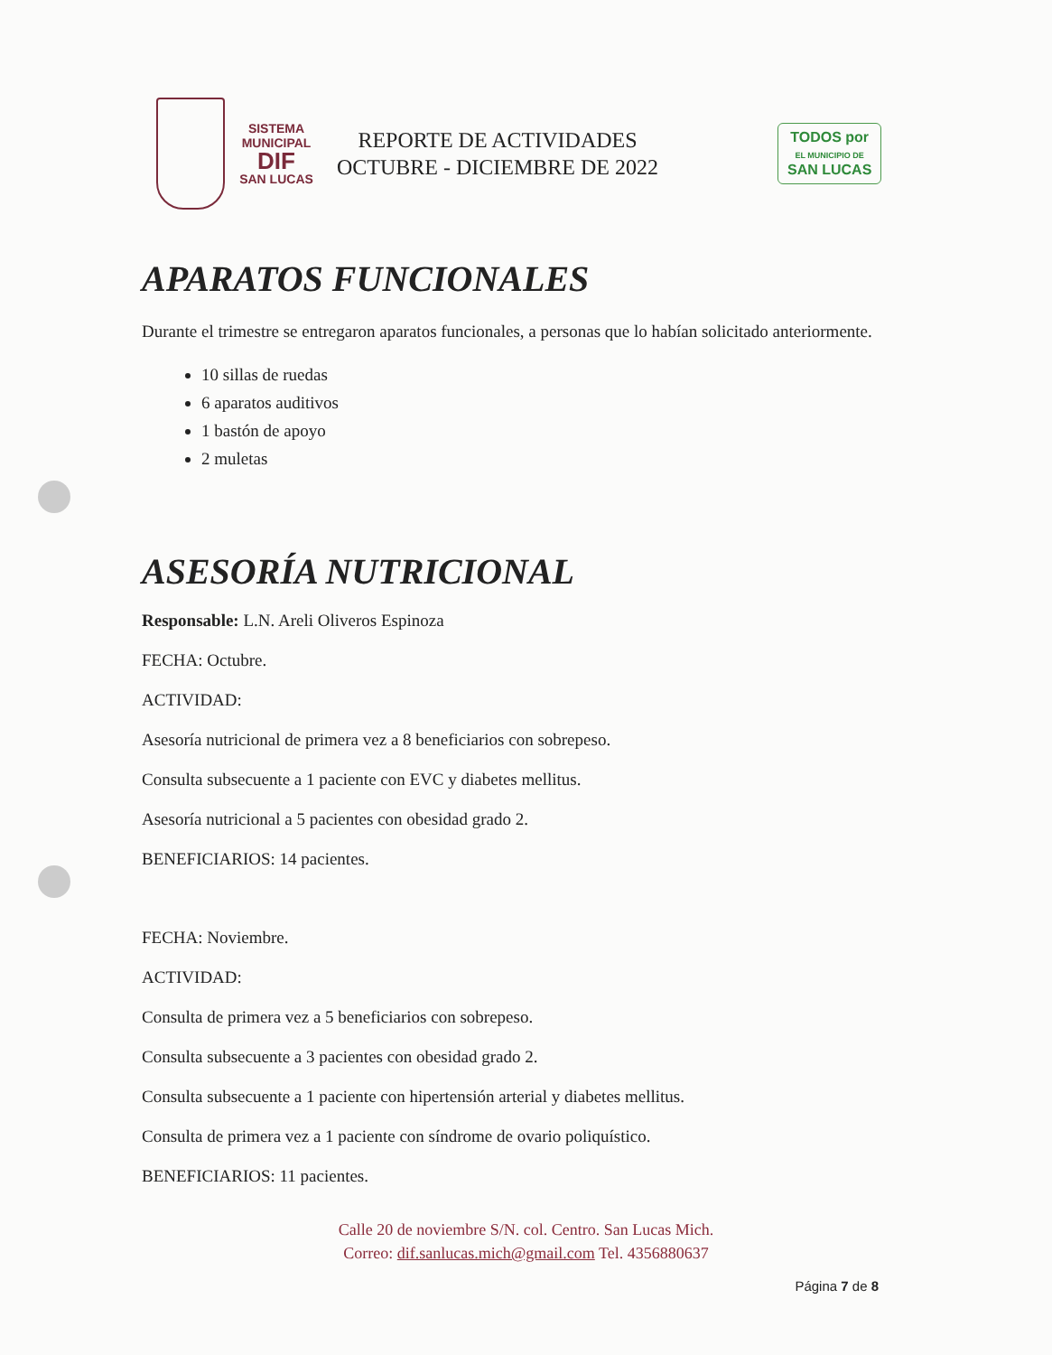SISTEMA MUNICIPAL
DIF
SAN LUCAS
REPORTE DE ACTIVIDADES
OCTUBRE - DICIEMBRE DE 2022
TODOS por
EL MUNICIPIO DE
SAN LUCAS
APARATOS FUNCIONALES
Durante el trimestre se entregaron aparatos funcionales, a personas que lo habían solicitado anteriormente.
10 sillas de ruedas
6 aparatos auditivos
1 bastón de apoyo
2 muletas
ASESORÍA NUTRICIONAL
Responsable: L.N. Areli Oliveros Espinoza
FECHA: Octubre.
ACTIVIDAD:
Asesoría nutricional de primera vez a 8 beneficiarios con sobrepeso.
Consulta subsecuente a 1 paciente con EVC y diabetes mellitus.
Asesoría nutricional a 5 pacientes con obesidad grado 2.
BENEFICIARIOS: 14 pacientes.
FECHA: Noviembre.
ACTIVIDAD:
Consulta de primera vez a 5 beneficiarios con sobrepeso.
Consulta subsecuente a 3 pacientes con obesidad grado 2.
Consulta subsecuente a 1 paciente con hipertensión arterial y diabetes mellitus.
Consulta de primera vez a 1 paciente con síndrome de ovario poliquístico.
BENEFICIARIOS: 11 pacientes.
Calle 20 de noviembre S/N. col. Centro. San Lucas Mich.
Correo: dif.sanlucas.mich@gmail.com Tel. 4356880637
Página 7 de 8